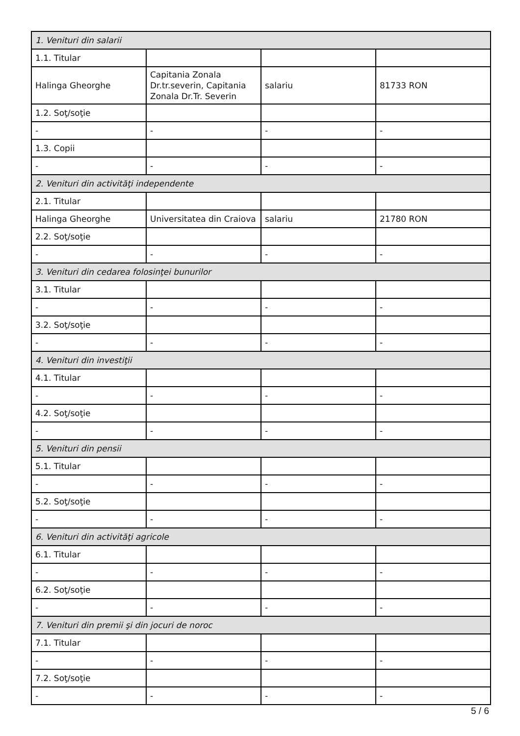| 1. Venituri din salarii | | | |
| 1.1. Titular | | | |
| Halinga Gheorghe | Capitania Zonala Dr.tr.severin, Capitania Zonala Dr.Tr. Severin | salariu | 81733 RON |
| 1.2. Soţ/soţie | | | |
| - | - | - | - |
| 1.3. Copii | | | |
| - | - | - | - |
| 2. Venituri din activităţi independente | | | |
| 2.1. Titular | | | |
| Halinga Gheorghe | Universitatea din Craiova | salariu | 21780 RON |
| 2.2. Soţ/soţie | | | |
| - | - | - | - |
| 3. Venituri din cedarea folosinţei bunurilor | | | |
| 3.1. Titular | | | |
| - | - | - | - |
| 3.2. Soţ/soţie | | | |
| - | - | - | - |
| 4. Venituri din investiţii | | | |
| 4.1. Titular | | | |
| - | - | - | - |
| 4.2. Soţ/soţie | | | |
| - | - | - | - |
| 5. Venituri din pensii | | | |
| 5.1. Titular | | | |
| - | - | - | - |
| 5.2. Soţ/soţie | | | |
| - | - | - | - |
| 6. Venituri din activităţi agricole | | | |
| 6.1. Titular | | | |
| - | - | - | - |
| 6.2. Soţ/soţie | | | |
| - | - | - | - |
| 7. Venituri din premii şi din jocuri de noroc | | | |
| 7.1. Titular | | | |
| - | - | - | - |
| 7.2. Soţ/soţie | | | |
| - | - | - | - |
5 / 6